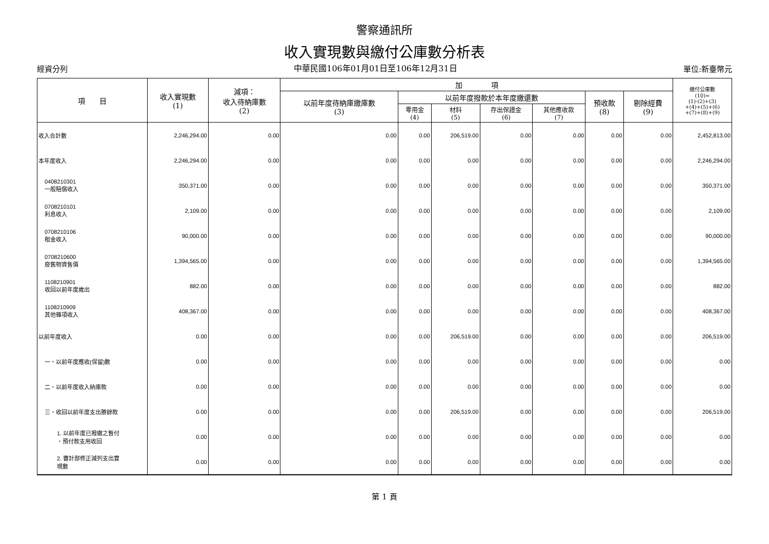警察通訊所
收入實現數與繳付公庫數分析表
經資分列 中華民國106年01月01日至106年12月31日 單位:新臺幣元
| 項 目 | 收入實現數 (1) | 減項： 收入待納庫數 (2) | 加 項 | | | | | | | 繳付公庫數 (10)= (1)-(2)+(3) +(4)+(5)+(6) +(7)+(8)+(9) |
| --- | --- | --- | --- | --- | --- | --- | --- | --- | --- | --- |
| | | | 以前年度待納庫繳庫數 (3) | 以前年度撥款於本年度繳還數 | | | | 預收款 (8) | 剔除經費 (9) | |
| | | | | 零用金 (4) | 材料 (5) | 存出保證金 (6) | 其他應收款 (7) | | | |
| 收入合計數 | 2,246,294.00 | 0.00 | 0.00 | 0.00 | 206,519.00 | 0.00 | 0.00 | 0.00 | 0.00 | 2,452,813.00 |
| 本年度收入 | 2,246,294.00 | 0.00 | 0.00 | 0.00 | 0.00 | 0.00 | 0.00 | 0.00 | 0.00 | 2,246,294.00 |
| 0408210301 一般賠償收入 | 350,371.00 | 0.00 | 0.00 | 0.00 | 0.00 | 0.00 | 0.00 | 0.00 | 0.00 | 350,371.00 |
| 0708210101 利息收入 | 2,109.00 | 0.00 | 0.00 | 0.00 | 0.00 | 0.00 | 0.00 | 0.00 | 0.00 | 2,109.00 |
| 0708210106 租金收入 | 90,000.00 | 0.00 | 0.00 | 0.00 | 0.00 | 0.00 | 0.00 | 0.00 | 0.00 | 90,000.00 |
| 0708210600 廢舊物資售價 | 1,394,565.00 | 0.00 | 0.00 | 0.00 | 0.00 | 0.00 | 0.00 | 0.00 | 0.00 | 1,394,565.00 |
| 1108210901 收回以前年度歲出 | 882.00 | 0.00 | 0.00 | 0.00 | 0.00 | 0.00 | 0.00 | 0.00 | 0.00 | 882.00 |
| 1108210909 其他雜項收入 | 408,367.00 | 0.00 | 0.00 | 0.00 | 0.00 | 0.00 | 0.00 | 0.00 | 0.00 | 408,367.00 |
| 以前年度收入 | 0.00 | 0.00 | 0.00 | 0.00 | 206,519.00 | 0.00 | 0.00 | 0.00 | 0.00 | 206,519.00 |
| 一、以前年度應收(保留)數 | 0.00 | 0.00 | 0.00 | 0.00 | 0.00 | 0.00 | 0.00 | 0.00 | 0.00 | 0.00 |
| 二、以前年度收入納庫款 | 0.00 | 0.00 | 0.00 | 0.00 | 0.00 | 0.00 | 0.00 | 0.00 | 0.00 | 0.00 |
| 三、收回以前年度支出賸餘款 | 0.00 | 0.00 | 0.00 | 0.00 | 206,519.00 | 0.00 | 0.00 | 0.00 | 0.00 | 206,519.00 |
| 1. 以前年度已撥繳之暫付 、預付款支用收回 | 0.00 | 0.00 | 0.00 | 0.00 | 0.00 | 0.00 | 0.00 | 0.00 | 0.00 | 0.00 |
| 2. 審計部修正減列支出實 現數 | 0.00 | 0.00 | 0.00 | 0.00 | 0.00 | 0.00 | 0.00 | 0.00 | 0.00 | 0.00 |
第 1 頁